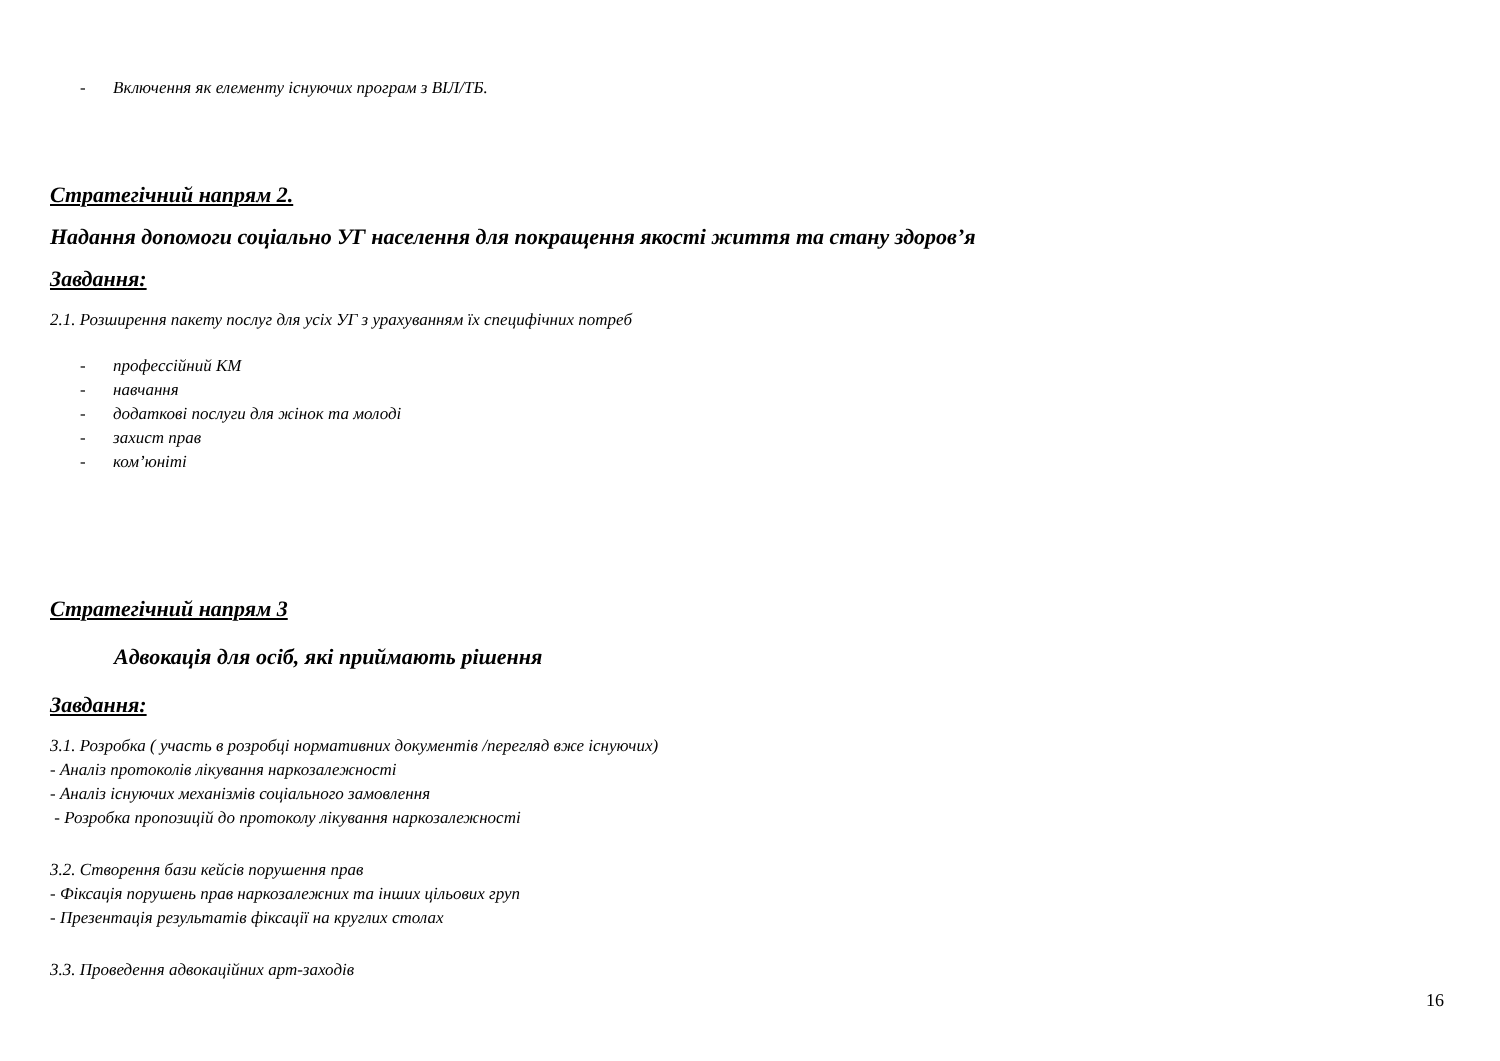- Включення як елементу існуючих програм з ВІЛ/ТБ.
Стратегічний напрям 2.
Надання допомоги соціально УГ населення для покращення якості життя та стану здоров’я
Завдання:
2.1. Розширення пакету послуг для усіх УГ з урахуванням їх специфічних потреб
- профессійний КМ
- навчання
- додаткові послуги для жінок та молоді
- захист прав
- ком’юніті
Стратегічний напрям 3
Адвокація для осіб, які приймають рішення
Завдання:
3.1. Розробка ( участь в розробці нормативних документів /перегляд вже існуючих)
- Аналіз протоколів лікування наркозалежності
- Аналіз існуючих механізмів соціального замовлення
- Розробка пропозицій до протоколу лікування наркозалежності
3.2. Створення бази кейсів порушення прав
- Фіксація порушень прав наркозалежних та інших цільових груп
- Презентація результатів фіксації на круглих столах
3.3. Проведення адвокаційних арт-заходів
16